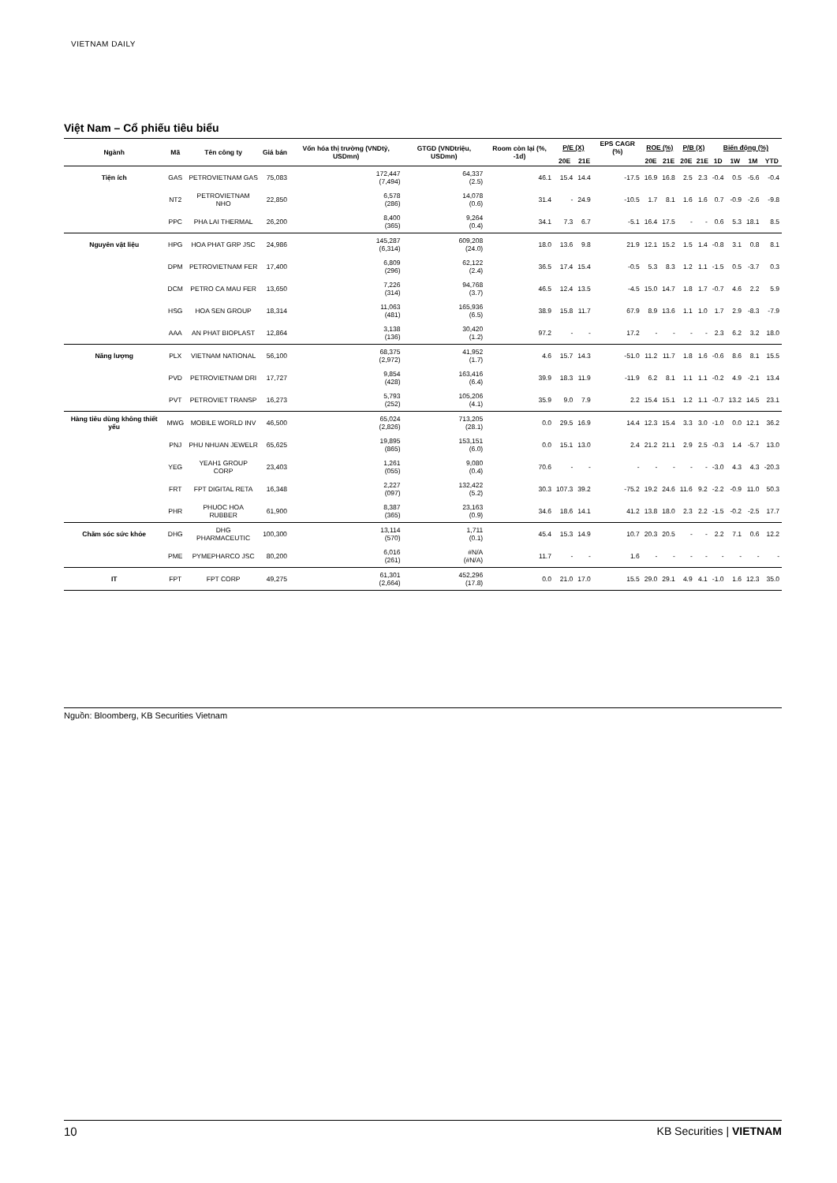VIETNAM DAILY
Việt Nam – Cổ phiếu tiêu biểu
| Ngành | Mã | Tên công ty | Giá bán | Vốn hóa thị trường (VNDtỷ, USDmn) | GTGD (VNDtriệu, USDmn) | Room còn lại (%, -1d) | P/E (X) | | EPS CAGR (%) | ROE (%) | | P/B (X) | | Biến động (%) | | | |
| --- | --- | --- | --- | --- | --- | --- | --- | --- | --- | --- | --- | --- | --- | --- | --- | --- | --- |
| | | | | | | | 20E | 21E | | 20E | 21E | 20E | 21E | 1D | 1W | 1M | YTD |
| Tiện ích | GAS | PETROVIETNAM GAS | 75,083 | 172,447 (7,494) | 64,337 (2.5) | 46.1 | 15.4 | 14.4 | -17.5 | 16.9 | 16.8 | 2.5 | 2.3 | -0.4 | 0.5 | -5.6 | -0.4 |
| | NT2 | PETROVIETNAM NHO | 22,850 | 6,578 (286) | 14,078 (0.6) | 31.4 | - | 24.9 | -10.5 | 1.7 | 8.1 | 1.6 | 1.6 | 0.7 | -0.9 | -2.6 | -9.8 |
| | PPC | PHA LAI THERMAL | 26,200 | 8,400 (365) | 9,264 (0.4) | 34.1 | 7.3 | 6.7 | -5.1 | 16.4 | 17.5 | - | - | 0.6 | 5.3 | 18.1 | 8.5 |
| Nguyên vật liệu | HPG | HOA PHAT GRP JSC | 24,986 | 145,287 (6,314) | 609,208 (24.0) | 18.0 | 13.6 | 9.8 | 21.9 | 12.1 | 15.2 | 1.5 | 1.4 | -0.8 | 3.1 | 0.8 | 8.1 |
| | DPM | PETROVIETNAM FER | 17,400 | 6,809 (296) | 62,122 (2.4) | 36.5 | 17.4 | 15.4 | -0.5 | 5.3 | 8.3 | 1.2 | 1.1 | -1.5 | 0.5 | -3.7 | 0.3 |
| | DCM | PETRO CA MAU FER | 13,650 | 7,226 (314) | 94,768 (3.7) | 46.5 | 12.4 | 13.5 | -4.5 | 15.0 | 14.7 | 1.8 | 1.7 | -0.7 | 4.6 | 2.2 | 5.9 |
| | HSG | HOA SEN GROUP | 18,314 | 11,063 (481) | 165,936 (6.5) | 38.9 | 15.8 | 11.7 | 67.9 | 8.9 | 13.6 | 1.1 | 1.0 | 1.7 | 2.9 | -8.3 | -7.9 |
| | AAA | AN PHAT BIOPLAST | 12,864 | 3,138 (136) | 30,420 (1.2) | 97.2 | - | - | 17.2 | - | - | - | - | 2.3 | 6.2 | 3.2 | 18.0 |
| Năng lượng | PLX | VIETNAM NATIONAL | 56,100 | 68,375 (2,972) | 41,952 (1.7) | 4.6 | 15.7 | 14.3 | -51.0 | 11.2 | 11.7 | 1.8 | 1.6 | -0.6 | 8.6 | 8.1 | 15.5 |
| | PVD | PETROVIETNAM DRI | 17,727 | 9,854 (428) | 163,416 (6.4) | 39.9 | 18.3 | 11.9 | -11.9 | 6.2 | 8.1 | 1.1 | 1.1 | -0.2 | 4.9 | -2.1 | 13.4 |
| | PVT | PETROVIET TRANSP | 16,273 | 5,793 (252) | 105,206 (4.1) | 35.9 | 9.0 | 7.9 | 2.2 | 15.4 | 15.1 | 1.2 | 1.1 | -0.7 | 13.2 | 14.5 | 23.1 |
| Hàng tiêu dùng không thiết yếu | MWG | MOBILE WORLD INV | 46,500 | 65,024 (2,826) | 713,205 (28.1) | 0.0 | 29.5 | 16.9 | 14.4 | 12.3 | 15.4 | 3.3 | 3.0 | -1.0 | 0.0 | 12.1 | 36.2 |
| | PNJ | PHU NHUAN JEWELR | 65,625 | 19,895 (865) | 153,151 (6.0) | 0.0 | 15.1 | 13.0 | 2.4 | 21.2 | 21.1 | 2.9 | 2.5 | -0.3 | 1.4 | -5.7 | 13.0 |
| | YEG | YEAH1 GROUP CORP | 23,403 | 1,261 (055) | 9,080 (0.4) | 70.6 | - | - | - | - | - | - | - | -3.0 | 4.3 | 4.3 | -20.3 |
| | FRT | FPT DIGITAL RETA | 16,348 | 2,227 (097) | 132,422 (5.2) | 30.3 | 107.3 | 39.2 | -75.2 | 19.2 | 24.6 | 11.6 | 9.2 | -2.2 | -0.9 | 11.0 | 50.3 |
| | PHR | PHUOC HOA RUBBER | 61,900 | 8,387 (365) | 23,163 (0.9) | 34.6 | 18.6 | 14.1 | 41.2 | 13.8 | 18.0 | 2.3 | 2.2 | -1.5 | -0.2 | -2.5 | 17.7 |
| Chăm sóc sức khỏe | DHG | DHG PHARMACEUTIC | 100,300 | 13,114 (570) | 1,711 (0.1) | 45.4 | 15.3 | 14.9 | 10.7 | 20.3 | 20.5 | - | - | 2.2 | 7.1 | 0.6 | 12.2 |
| | PME | PYMEPHARCO JSC | 80,200 | 6,016 (261) | #N/A (#N/A) | 11.7 | - | - | 1.6 | - | - | - | - | - | - | - | - |
| IT | FPT | FPT CORP | 49,275 | 61,301 (2,664) | 452,296 (17.8) | 0.0 | 21.0 | 17.0 | 15.5 | 29.0 | 29.1 | 4.9 | 4.1 | -1.0 | 1.6 | 12.3 | 35.0 |
Nguồn: Bloomberg, KB Securities Vietnam
10 KB Securities | VIETNAM